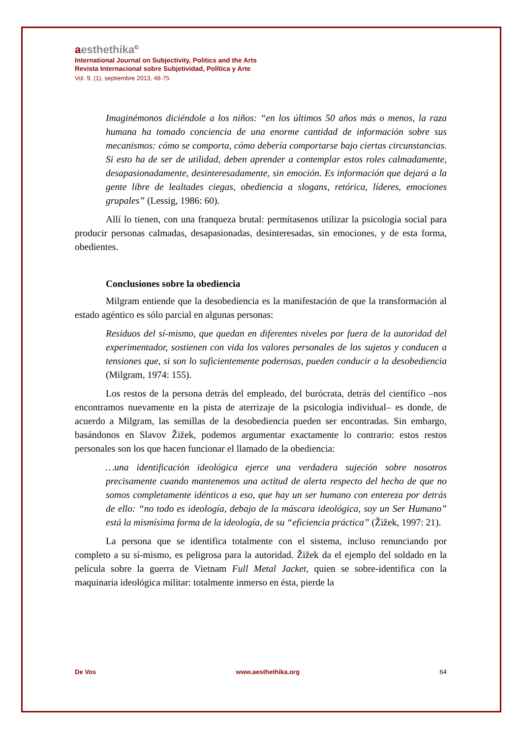aesthethika<sup>©</sup>
International Journal on Subjectivity, Politics and the Arts
Revista Internacional sobre Subjetividad, Política y Arte
Vol. 9, (1), septiembre 2013, 48-75
Imaginémonos diciéndole a los niños: “en los últimos 50 años más o menos, la raza humana ha tomado conciencia de una enorme cantidad de información sobre sus mecanismos: cómo se comporta, cómo debería comportarse bajo ciertas circunstancias. Si esto ha de ser de utilidad, deben aprender a contemplar estos roles calmadamente, desapasionadamente, desinteresadamente, sin emoción. Es información que dejará a la gente libre de lealtades ciegas, obediencia a slogans, retórica, líderes, emociones grupales” (Lessig, 1986: 60).
Allí lo tienen, con una franqueza brutal: permítasenos utilizar la psicología social para producir personas calmadas, desapasionadas, desinteresadas, sin emociones, y de esta forma, obedientes.
Conclusiones sobre la obediencia
Milgram entiende que la desobediencia es la manifestación de que la transformación al estado agéntico es sólo parcial en algunas personas:
Residuos del sí-mismo, que quedan en diferentes niveles por fuera de la autoridad del experimentador, sostienen con vida los valores personales de los sujetos y conducen a tensiones que, si son lo suficientemente poderosas, pueden conducir a la desobediencia (Milgram, 1974: 155).
Los restos de la persona detrás del empleado, del burócrata, detrás del científico –nos encontramos nuevamente en la pista de aterrizaje de la psicología individual– es donde, de acuerdo a Milgram, las semillas de la desobediencia pueden ser encontradas. Sin embargo, basándonos en Slavov Žižek, podemos argumentar exactamente lo contrario: estos restos personales son los que hacen funcionar el llamado de la obediencia:
…una identificación ideológica ejerce una verdadera sujeción sobre nosotros precisamente cuando mantenemos una actitud de alerta respecto del hecho de que no somos completamente idénticos a eso, que hay un ser humano con entereza por detrás de ello: “no todo es ideología, debajo de la máscara ideológica, soy un Ser Humano” está la mismísima forma de la ideología, de su “eficiencia práctica” (Žižek, 1997: 21).
La persona que se identifica totalmente con el sistema, incluso renunciando por completo a su sí-mismo, es peligrosa para la autoridad. Žižek da el ejemplo del soldado en la película sobre la guerra de Vietnam Full Metal Jacket, quien se sobre-identifica con la maquinaria ideológica militar: totalmente inmerso en ésta, pierde la
De Vos www.aesthethika.org 64